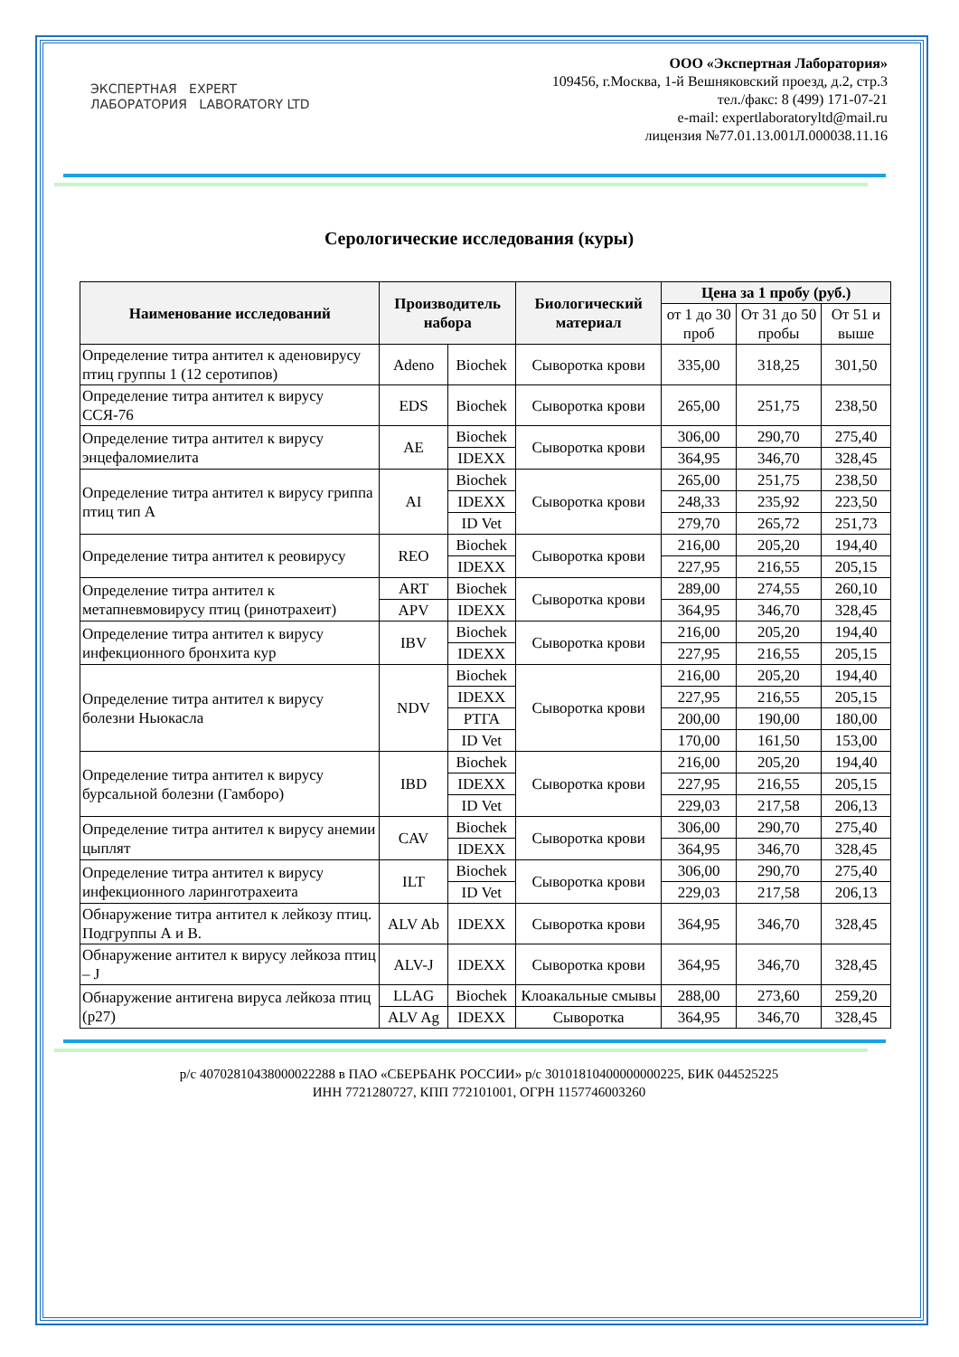ЭКСПЕРТНАЯ EXPERT
ЛАБОРАТОРИЯ LABORATORY LTD
ООО «Экспертная Лаборатория»
109456, г.Москва, 1-й Вешняковский проезд, д.2, стр.3
тел./факс: 8 (499) 171-07-21
e-mail: expertlaboratoryltd@mail.ru
лицензия №77.01.13.001Л.000038.11.16
Серологические исследования (куры)
| Наименование исследований | Производитель набора | | Биологический материал | Цена за 1 пробу (руб.) | | |
| --- | --- | --- | --- | --- | --- | --- |
| | | | | от 1 до 30 проб | От 31 до 50 пробы | От 51 и выше |
| Определение титра антител к аденовирусу птиц группы 1 (12 серотипов) | Adeno | Biochek | Сыворотка крови | 335,00 | 318,25 | 301,50 |
| Определение титра антител к вирусу ССЯ-76 | EDS | Biochek | Сыворотка крови | 265,00 | 251,75 | 238,50 |
| Определение титра антител к вирусу энцефаломиелита | AE | Biochek | Сыворотка крови | 306,00 | 290,70 | 275,40 |
| | | IDEXX | | 364,95 | 346,70 | 328,45 |
| Определение титра антител к вирусу гриппа птиц тип А | AI | Biochek | Сыворотка крови | 265,00 | 251,75 | 238,50 |
| | | IDEXX | | 248,33 | 235,92 | 223,50 |
| | | ID Vet | | 279,70 | 265,72 | 251,73 |
| Определение титра антител к реовирусу | REO | Biochek | Сыворотка крови | 216,00 | 205,20 | 194,40 |
| | | IDEXX | | 227,95 | 216,55 | 205,15 |
| Определение титра антител к метапневмовирусу птиц (ринотрахеит) | ART | Biochek | Сыворотка крови | 289,00 | 274,55 | 260,10 |
| | APV | IDEXX | | 364,95 | 346,70 | 328,45 |
| Определение титра антител к вирусу инфекционного бронхита кур | IBV | Biochek | Сыворотка крови | 216,00 | 205,20 | 194,40 |
| | | IDEXX | | 227,95 | 216,55 | 205,15 |
| Определение титра антител к вирусу болезни Ньюкасла | NDV | Biochek | Сыворотка крови | 216,00 | 205,20 | 194,40 |
| | | IDEXX | | 227,95 | 216,55 | 205,15 |
| | | РТГА | | 200,00 | 190,00 | 180,00 |
| | | ID Vet | | 170,00 | 161,50 | 153,00 |
| Определение титра антител к вирусу бурсальной болезни (Гамборо) | IBD | Biochek | Сыворотка крови | 216,00 | 205,20 | 194,40 |
| | | IDEXX | | 227,95 | 216,55 | 205,15 |
| | | ID Vet | | 229,03 | 217,58 | 206,13 |
| Определение титра антител к вирусу анемии цыплят | CAV | Biochek | Сыворотка крови | 306,00 | 290,70 | 275,40 |
| | | IDEXX | | 364,95 | 346,70 | 328,45 |
| Определение титра антител к вирусу инфекционного ларинготрахеита | ILT | Biochek | Сыворотка крови | 306,00 | 290,70 | 275,40 |
| | | ID Vet | | 229,03 | 217,58 | 206,13 |
| Обнаружение титра антител к лейкозу птиц. Подгруппы А и В. | ALV Ab | IDEXX | Сыворотка крови | 364,95 | 346,70 | 328,45 |
| Обнаружение антител к вирусу лейкоза птиц – J | ALV-J | IDEXX | Сыворотка крови | 364,95 | 346,70 | 328,45 |
| Обнаружение антигена вируса лейкоза птиц (р27) | LLAG | Biochek | Клоакальные смывы | 288,00 | 273,60 | 259,20 |
| | ALV Ag | IDEXX | Сыворотка | 364,95 | 346,70 | 328,45 |
р/с 40702810438000022288 в ПАО «СБЕРБАНК РОССИИ» р/с 30101810400000000225, БИК 044525225
ИНН 7721280727, КПП 772101001, ОГРН 1157746003260